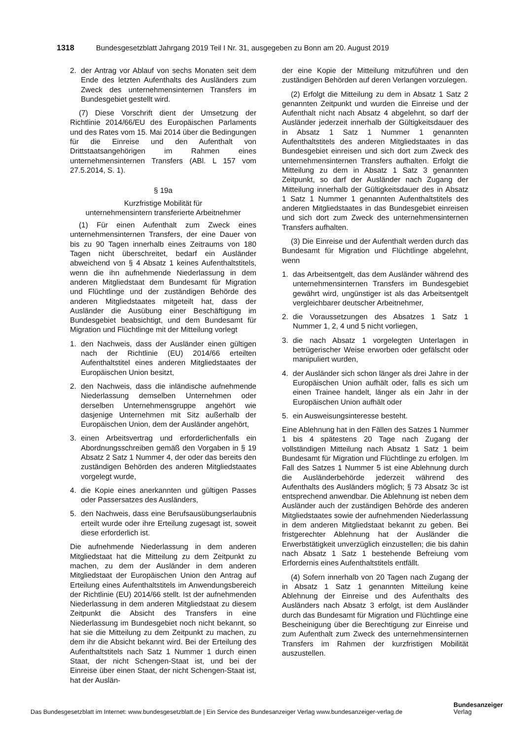1318 Bundesgesetzblatt Jahrgang 2019 Teil I Nr. 31, ausgegeben zu Bonn am 20. August 2019
2. der Antrag vor Ablauf von sechs Monaten seit dem Ende des letzten Aufenthalts des Ausländers zum Zweck des unternehmensinternen Transfers im Bundesgebiet gestellt wird.
(7) Diese Vorschrift dient der Umsetzung der Richtlinie 2014/66/EU des Europäischen Parlaments und des Rates vom 15. Mai 2014 über die Bedingungen für die Einreise und den Aufenthalt von Drittstaatsangehörigen im Rahmen eines unternehmensinternen Transfers (ABl. L 157 vom 27.5.2014, S. 1).
§ 19a
Kurzfristige Mobilität für
unternehmensintern transferierte Arbeitnehmer
(1) Für einen Aufenthalt zum Zweck eines unternehmensinternen Transfers, der eine Dauer von bis zu 90 Tagen innerhalb eines Zeitraums von 180 Tagen nicht überschreitet, bedarf ein Ausländer abweichend von § 4 Absatz 1 keines Aufenthaltstitels, wenn die ihn aufnehmende Niederlassung in dem anderen Mitgliedstaat dem Bundesamt für Migration und Flüchtlinge und der zuständigen Behörde des anderen Mitgliedstaates mitgeteilt hat, dass der Ausländer die Ausübung einer Beschäftigung im Bundesgebiet beabsichtigt, und dem Bundesamt für Migration und Flüchtlinge mit der Mitteilung vorlegt
1. den Nachweis, dass der Ausländer einen gültigen nach der Richtlinie (EU) 2014/66 erteilten Aufenthaltstitel eines anderen Mitgliedstaates der Europäischen Union besitzt,
2. den Nachweis, dass die inländische aufnehmende Niederlassung demselben Unternehmen oder derselben Unternehmensgruppe angehört wie dasjenige Unternehmen mit Sitz außerhalb der Europäischen Union, dem der Ausländer angehört,
3. einen Arbeitsvertrag und erforderlichenfalls ein Abordnungsschreiben gemäß den Vorgaben in § 19 Absatz 2 Satz 1 Nummer 4, der oder das bereits den zuständigen Behörden des anderen Mitgliedstaates vorgelegt wurde,
4. die Kopie eines anerkannten und gültigen Passes oder Passersatzes des Ausländers,
5. den Nachweis, dass eine Berufsausübungserlaubnis erteilt wurde oder ihre Erteilung zugesagt ist, soweit diese erforderlich ist.
Die aufnehmende Niederlassung in dem anderen Mitgliedstaat hat die Mitteilung zu dem Zeitpunkt zu machen, zu dem der Ausländer in dem anderen Mitgliedstaat der Europäischen Union den Antrag auf Erteilung eines Aufenthaltstitels im Anwendungsbereich der Richtlinie (EU) 2014/66 stellt. Ist der aufnehmenden Niederlassung in dem anderen Mitgliedstaat zu diesem Zeitpunkt die Absicht des Transfers in eine Niederlassung im Bundesgebiet noch nicht bekannt, so hat sie die Mitteilung zu dem Zeitpunkt zu machen, zu dem ihr die Absicht bekannt wird. Bei der Erteilung des Aufenthaltstitels nach Satz 1 Nummer 1 durch einen Staat, der nicht Schengen-Staat ist, und bei der Einreise über einen Staat, der nicht Schengen-Staat ist, hat der Auslän-
der eine Kopie der Mitteilung mitzuführen und den zuständigen Behörden auf deren Verlangen vorzulegen.
(2) Erfolgt die Mitteilung zu dem in Absatz 1 Satz 2 genannten Zeitpunkt und wurden die Einreise und der Aufenthalt nicht nach Absatz 4 abgelehnt, so darf der Ausländer jederzeit innerhalb der Gültigkeitsdauer des in Absatz 1 Satz 1 Nummer 1 genannten Aufenthaltstitels des anderen Mitgliedstaates in das Bundesgebiet einreisen und sich dort zum Zweck des unternehmensinternen Transfers aufhalten. Erfolgt die Mitteilung zu dem in Absatz 1 Satz 3 genannten Zeitpunkt, so darf der Ausländer nach Zugang der Mitteilung innerhalb der Gültigkeitsdauer des in Absatz 1 Satz 1 Nummer 1 genannten Aufenthaltstitels des anderen Mitgliedstaates in das Bundesgebiet einreisen und sich dort zum Zweck des unternehmensinternen Transfers aufhalten.
(3) Die Einreise und der Aufenthalt werden durch das Bundesamt für Migration und Flüchtlinge abgelehnt, wenn
1. das Arbeitsentgelt, das dem Ausländer während des unternehmensinternen Transfers im Bundesgebiet gewährt wird, ungünstiger ist als das Arbeitsentgelt vergleichbarer deutscher Arbeitnehmer,
2. die Voraussetzungen des Absatzes 1 Satz 1 Nummer 1, 2, 4 und 5 nicht vorliegen,
3. die nach Absatz 1 vorgelegten Unterlagen in betrügerischer Weise erworben oder gefälscht oder manipuliert wurden,
4. der Ausländer sich schon länger als drei Jahre in der Europäischen Union aufhält oder, falls es sich um einen Trainee handelt, länger als ein Jahr in der Europäischen Union aufhält oder
5. ein Ausweisungsinteresse besteht.
Eine Ablehnung hat in den Fällen des Satzes 1 Nummer 1 bis 4 spätestens 20 Tage nach Zugang der vollständigen Mitteilung nach Absatz 1 Satz 1 beim Bundesamt für Migration und Flüchtlinge zu erfolgen. Im Fall des Satzes 1 Nummer 5 ist eine Ablehnung durch die Ausländerbehörde jederzeit während des Aufenthalts des Ausländers möglich; § 73 Absatz 3c ist entsprechend anwendbar. Die Ablehnung ist neben dem Ausländer auch der zuständigen Behörde des anderen Mitgliedstaates sowie der aufnehmenden Niederlassung in dem anderen Mitgliedstaat bekannt zu geben. Bei fristgerechter Ablehnung hat der Ausländer die Erwerbstätigkeit unverzüglich einzustellen; die bis dahin nach Absatz 1 Satz 1 bestehende Befreiung vom Erfordernis eines Aufenthaltstitels entfällt.
(4) Sofern innerhalb von 20 Tagen nach Zugang der in Absatz 1 Satz 1 genannten Mitteilung keine Ablehnung der Einreise und des Aufenthalts des Ausländers nach Absatz 3 erfolgt, ist dem Ausländer durch das Bundesamt für Migration und Flüchtlinge eine Bescheinigung über die Berechtigung zur Einreise und zum Aufenthalt zum Zweck des unternehmensinternen Transfers im Rahmen der kurzfristigen Mobilität auszustellen.
Das Bundesgesetzblatt im Internet: www.bundesgesetzblatt.de | Ein Service des Bundesanzeiger Verlag www.bundesanzeiger-verlag.de
Bundesanzeiger
Verlag